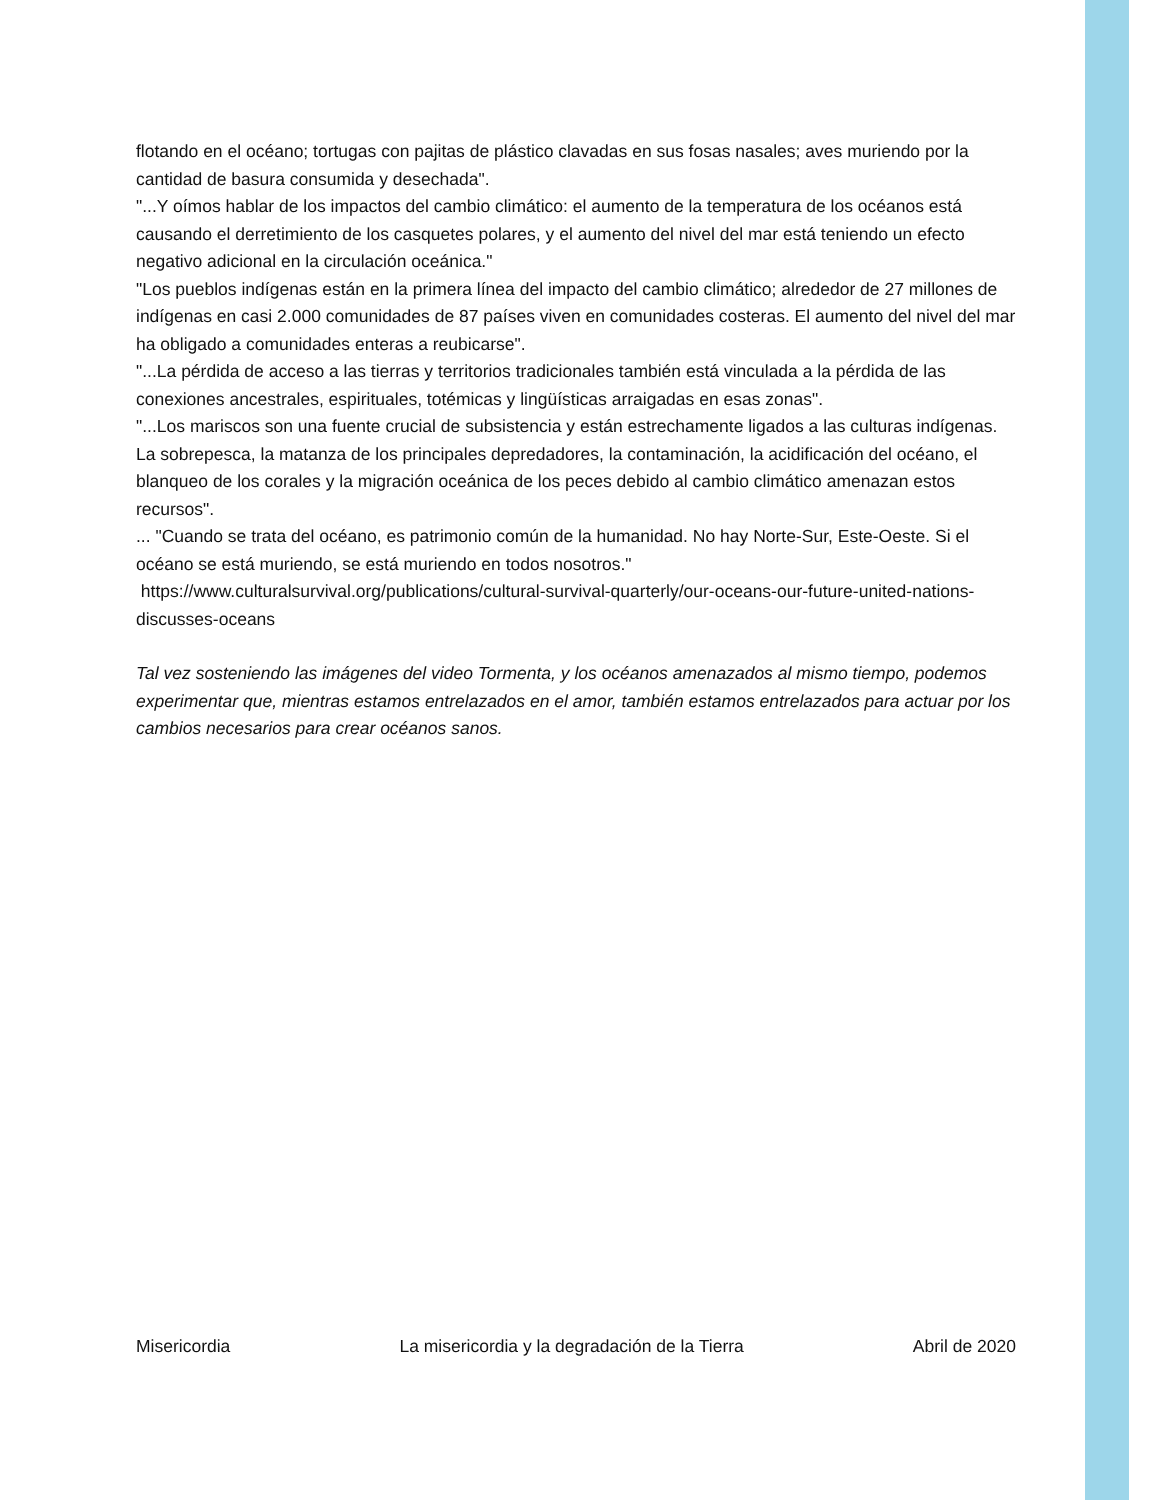flotando en el océano; tortugas con pajitas de plástico clavadas en sus fosas nasales; aves muriendo por la cantidad de basura consumida y desechada".
"...Y oímos hablar de los impactos del cambio climático: el aumento de la temperatura de los océanos está causando el derretimiento de los casquetes polares, y el aumento del nivel del mar está teniendo un efecto negativo adicional en la circulación oceánica."
"Los pueblos indígenas están en la primera línea del impacto del cambio climático; alrededor de 27 millones de indígenas en casi 2.000 comunidades de 87 países viven en comunidades costeras. El aumento del nivel del mar ha obligado a comunidades enteras a reubicarse".
"...La pérdida de acceso a las tierras y territorios tradicionales también está vinculada a la pérdida de las conexiones ancestrales, espirituales, totémicas y lingüísticas arraigadas en esas zonas".
"...Los mariscos son una fuente crucial de subsistencia y están estrechamente ligados a las culturas indígenas. La sobrepesca, la matanza de los principales depredadores, la contaminación, la acidificación del océano, el blanqueo de los corales y la migración oceánica de los peces debido al cambio climático amenazan estos recursos".
... "Cuando se trata del océano, es patrimonio común de la humanidad. No hay Norte-Sur, Este-Oeste. Si el océano se está muriendo, se está muriendo en todos nosotros."
https://www.culturalsurvival.org/publications/cultural-survival-quarterly/our-oceans-our-future-united-nations-discusses-oceans
Tal vez sosteniendo las imágenes del video Tormenta, y los océanos amenazados al mismo tiempo, podemos experimentar que, mientras estamos entrelazados en el amor, también estamos entrelazados para actuar por los cambios necesarios para crear océanos sanos.
Misericordia La misericordia y la degradación de la Tierra Abril de 2020